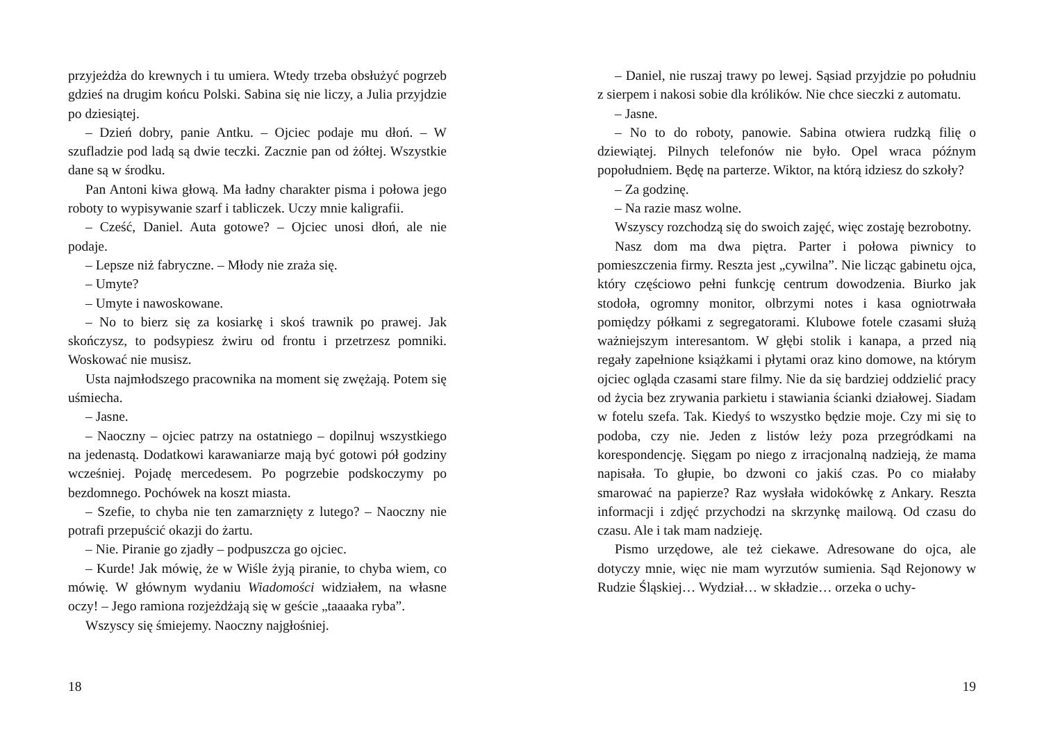przyjeżdża do krewnych i tu umiera. Wtedy trzeba obsłużyć pogrzeb gdzieś na drugim końcu Polski. Sabina się nie liczy, a Julia przyjdzie po dziesiątej.
– Dzień dobry, panie Antku. – Ojciec podaje mu dłoń. – W szufladzie pod ladą są dwie teczki. Zacznie pan od żółtej. Wszystkie dane są w środku.
Pan Antoni kiwa głową. Ma ładny charakter pisma i połowa jego roboty to wypisywanie szarf i tabliczek. Uczy mnie kaligrafii.
– Cześć, Daniel. Auta gotowe? – Ojciec unosi dłoń, ale nie podaje.
– Lepsze niż fabryczne. – Młody nie zraża się.
– Umyte?
– Umyte i nawoskowane.
– No to bierz się za kosiarkę i skoś trawnik po prawej. Jak skończysz, to podsypiesz żwiru od frontu i przetrzesz pomniki. Woskować nie musisz.
Usta najmłodszego pracownika na moment się zwężają. Potem się uśmiecha.
– Jasne.
– Naoczny – ojciec patrzy na ostatniego – dopilnuj wszystkiego na jedenastą. Dodatkowi karawaniarze mają być gotowi pół godziny wcześniej. Pojadę mercedesem. Po pogrzebie podskoczymy po bezdomnego. Pochówek na koszt miasta.
– Szefie, to chyba nie ten zamarznięty z lutego? – Naoczny nie potrafi przepuścić okazji do żartu.
– Nie. Piranie go zjadły – podpuszcza go ojciec.
– Kurde! Jak mówię, że w Wiśle żyją piranie, to chyba wiem, co mówię. W głównym wydaniu Wiadomości widziałem, na własne oczy! – Jego ramiona rozjeżdżają się w geście „taaaaka ryba”.
Wszyscy się śmiejemy. Naoczny najgłośniej.
18
– Daniel, nie ruszaj trawy po lewej. Sąsiad przyjdzie po południu z sierpem i nakosi sobie dla królików. Nie chce sieczki z automatu.
– Jasne.
– No to do roboty, panowie. Sabina otwiera rudzką filię o dziewiątej. Pilnych telefonów nie było. Opel wraca późnym popołudniem. Będę na parterze. Wiktor, na którą idziesz do szkoły?
– Za godzinę.
– Na razie masz wolne.
Wszyscy rozchodzą się do swoich zajęć, więc zostaję bezrobotny.
Nasz dom ma dwa piętra. Parter i połowa piwnicy to pomieszczenia firmy. Reszta jest „cywilna”. Nie licząc gabinetu ojca, który częściowo pełni funkcję centrum dowodzenia. Biurko jak stodoła, ogromny monitor, olbrzymi notes i kasa ogniotrwała pomiędzy półkami z segregatorami. Klubowe fotele czasami służą ważniejszym interesantom. W głębi stolik i kanapa, a przed nią regały zapełnione książkami i płytami oraz kino domowe, na którym ojciec ogląda czasami stare filmy. Nie da się bardziej oddzielić pracy od życia bez zrywania parkietu i stawiania ścianki działowej. Siadam w fotelu szefa. Tak. Kiedyś to wszystko będzie moje. Czy mi się to podoba, czy nie. Jeden z listów leży poza przegródkami na korespondencję. Sięgam po niego z irracjonalną nadzieją, że mama napisała. To głupie, bo dzwoni co jakiś czas. Po co miałaby smarować na papierze? Raz wysłała widokówkę z Ankary. Reszta informacji i zdjęć przychodzi na skrzynkę mailową. Od czasu do czasu. Ale i tak mam nadzieję.
Pismo urzędowe, ale też ciekawe. Adresowane do ojca, ale dotyczy mnie, więc nie mam wyrzutów sumienia. Sąd Rejonowy w Rudzie Śląskiej… Wydział… w składzie… orzeka o uchy-
19